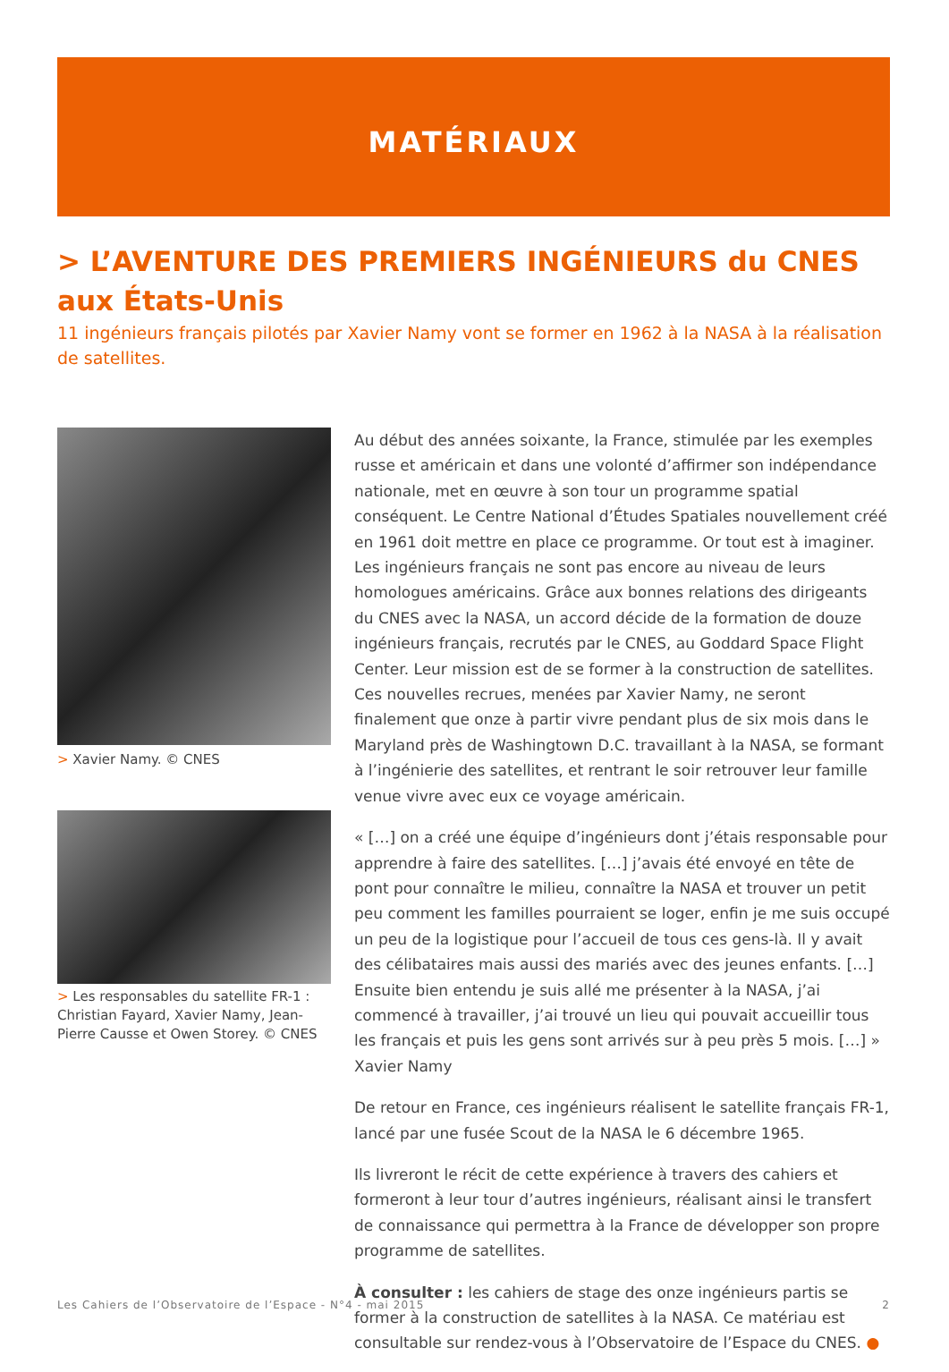MATÉRIAUX
> L’AVENTURE DES PREMIERS INGÉNIEURS du CNES aux États-Unis
11 ingénieurs français pilotés par Xavier Namy vont se former en 1962 à la NASA à la réalisation de satellites.
> Xavier Namy. © CNES
> Les responsables du satellite FR-1 : Christian Fayard, Xavier Namy, Jean-Pierre Causse et Owen Storey. © CNES
Au début des années soixante, la France, stimulée par les exemples russe et américain et dans une volonté d’affirmer son indépendance nationale, met en œuvre à son tour un programme spatial conséquent. Le Centre National d’Études Spatiales nouvellement créé en 1961 doit mettre en place ce programme. Or tout est à imaginer. Les ingénieurs français ne sont pas encore au niveau de leurs homologues américains. Grâce aux bonnes relations des dirigeants du CNES avec la NASA, un accord décide de la formation de douze ingénieurs français, recrutés par le CNES, au Goddard Space Flight Center. Leur mission est de se former à la construction de satellites. Ces nouvelles recrues, menées par Xavier Namy, ne seront finalement que onze à partir vivre pendant plus de six mois dans le Maryland près de Washingtown D.C. travaillant à la NASA, se formant à l’ingénierie des satellites, et rentrant le soir retrouver leur famille venue vivre avec eux ce voyage américain.
« […] on a créé une équipe d’ingénieurs dont j’étais responsable pour apprendre à faire des satellites. […] j’avais été envoyé en tête de pont pour connaître le milieu, connaître la NASA et trouver un petit peu comment les familles pourraient se loger, enfin je me suis occupé un peu de la logistique pour l’accueil de tous ces gens-là. Il y avait des célibataires mais aussi des mariés avec des jeunes enfants. […] Ensuite bien entendu je suis allé me présenter à la NASA, j’ai commencé à travailler, j’ai trouvé un lieu qui pouvait accueillir tous les français et puis les gens sont arrivés sur à peu près 5 mois. […] » Xavier Namy
De retour en France, ces ingénieurs réalisent le satellite français FR-1, lancé par une fusée Scout de la NASA le 6 décembre 1965.
Ils livreront le récit de cette expérience à travers des cahiers et formeront à leur tour d’autres ingénieurs, réalisant ainsi le transfert de connaissance qui permettra à la France de développer son propre programme de satellites.
À consulter : les cahiers de stage des onze ingénieurs partis se former à la construction de satellites à la NASA. Ce matériau est consultable sur rendez-vous à l’Observatoire de l’Espace du CNES. ●
Les Cahiers de l’Observatoire de l’Espace - N°4 - mai 2015 2